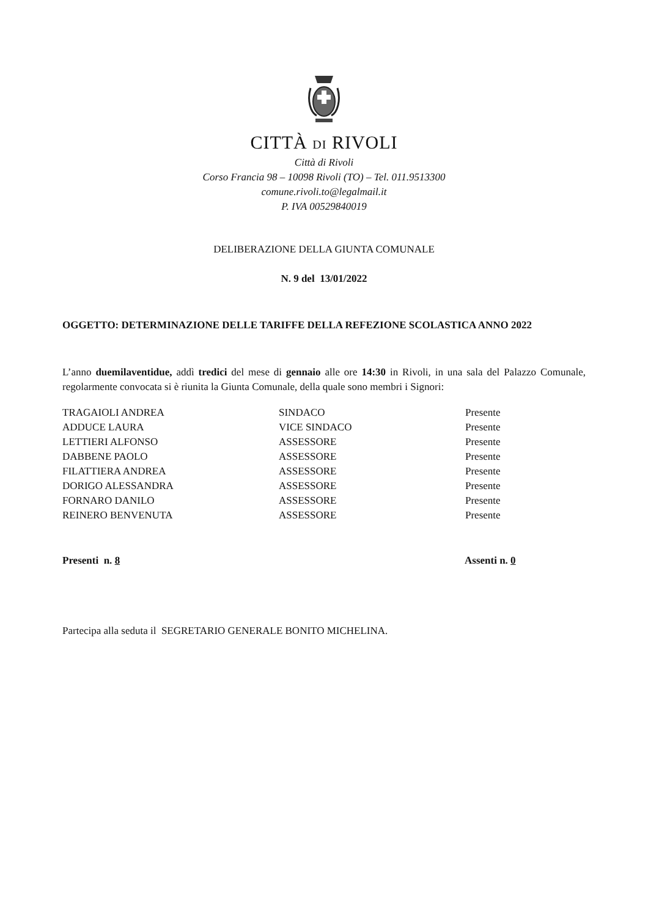CITTÀ DI RIVOLI
Città di Rivoli
Corso Francia 98 – 10098 Rivoli (TO) – Tel. 011.9513300
comune.rivoli.to@legalmail.it
P. IVA 00529840019
DELIBERAZIONE DELLA GIUNTA COMUNALE
N. 9 del 13/01/2022
OGGETTO: DETERMINAZIONE DELLE TARIFFE DELLA REFEZIONE SCOLASTICA ANNO 2022
L’anno duemilaventidue, addì tredici del mese di gennaio alle ore 14:30 in Rivoli, in una sala del Palazzo Comunale, regolarmente convocata si è riunita la Giunta Comunale, della quale sono membri i Signori:
| TRAGAIOLI ANDREA | SINDACO | Presente |
| ADDUCE LAURA | VICE SINDACO | Presente |
| LETTIERI ALFONSO | ASSESSORE | Presente |
| DABBENE PAOLO | ASSESSORE | Presente |
| FILATTIERA ANDREA | ASSESSORE | Presente |
| DORIGO ALESSANDRA | ASSESSORE | Presente |
| FORNARO DANILO | ASSESSORE | Presente |
| REINERO BENVENUTA | ASSESSORE | Presente |
Presenti n. 8 Assenti n. 0
Partecipa alla seduta il SEGRETARIO GENERALE BONITO MICHELINA.